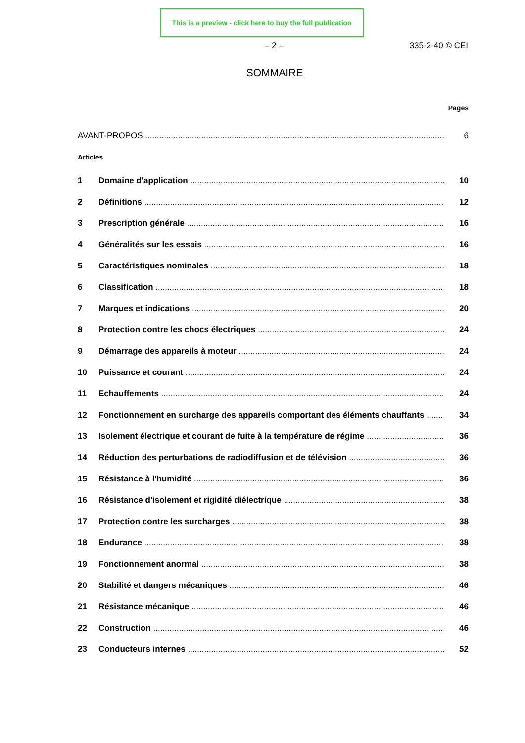This is a preview - click here to buy the full publication
– 2 – 335-2-40 © CEI
SOMMAIRE
Pages
AVANT-PROPOS 6
Articles
1 Domaine d'application 10
2 Définitions 12
3 Prescription générale 16
4 Généralités sur les essais 16
5 Caractéristiques nominales 18
6 Classification 18
7 Marques et indications 20
8 Protection contre les chocs électriques 24
9 Démarrage des appareils à moteur 24
10 Puissance et courant 24
11 Echauffements 24
12 Fonctionnement en surcharge des appareils comportant des éléments chauffants 34
13 Isolement électrique et courant de fuite à la température de régime 36
14 Réduction des perturbations de radiodiffusion et de télévision 36
15 Résistance à l'humidité 36
16 Résistance d'isolement et rigidité diélectrique 38
17 Protection contre les surcharges 38
18 Endurance 38
19 Fonctionnement anormal 38
20 Stabilité et dangers mécaniques 46
21 Résistance mécanique 46
22 Construction 46
23 Conducteurs internes 52